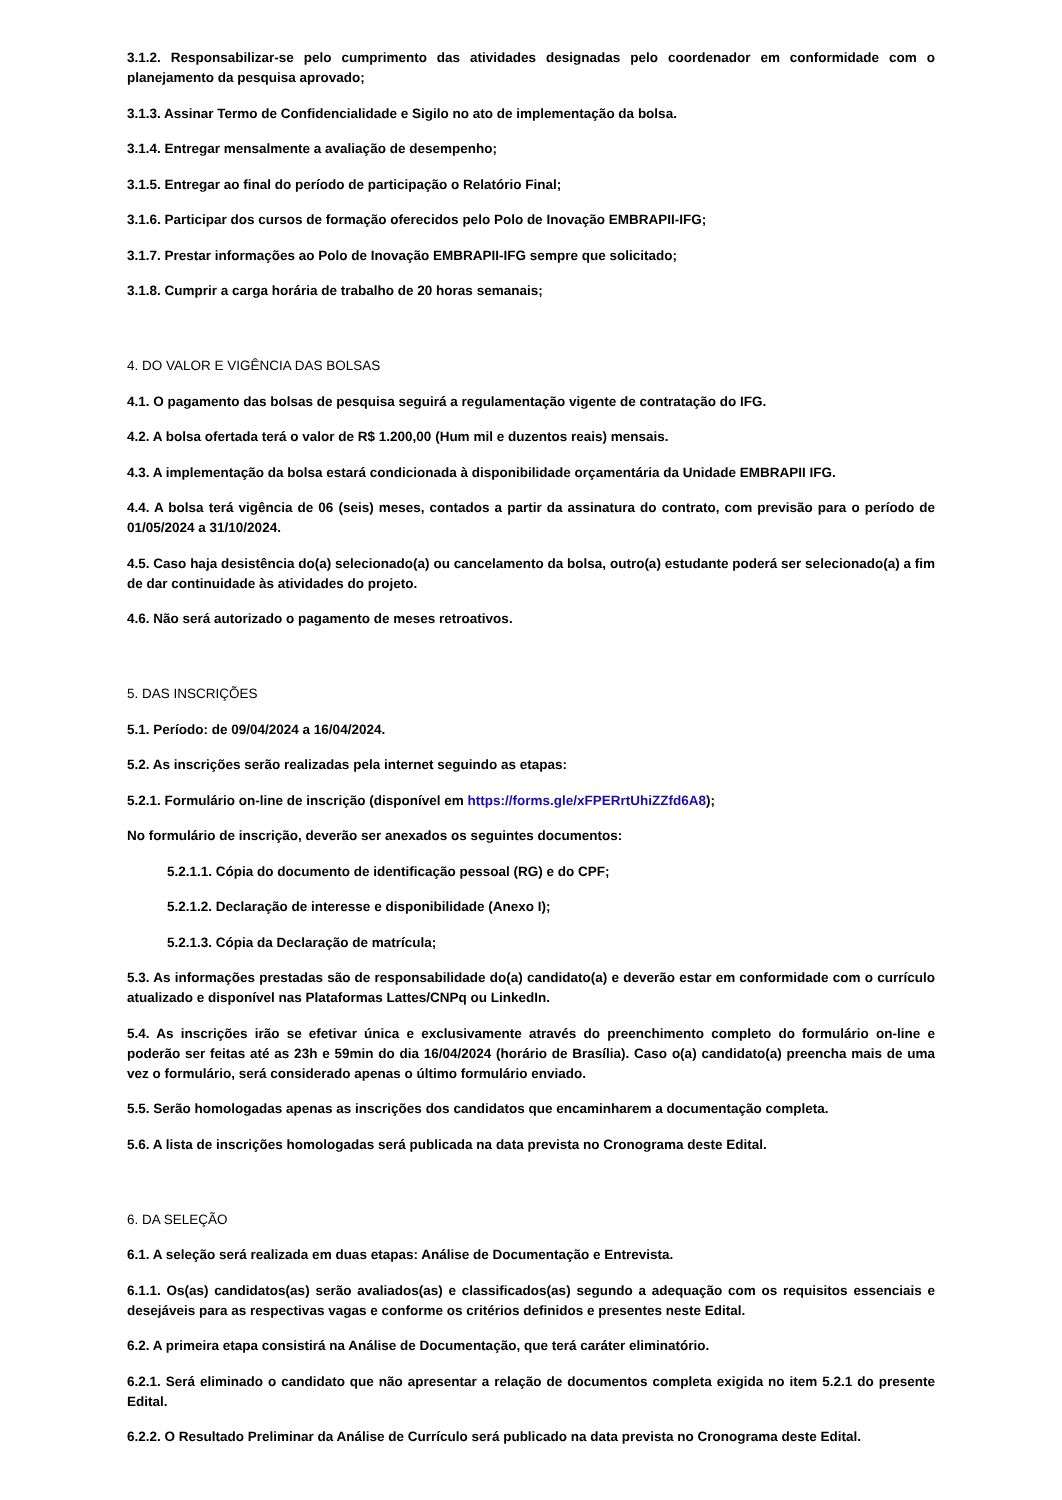3.1.2. Responsabilizar-se pelo cumprimento das atividades designadas pelo coordenador em conformidade com o planejamento da pesquisa aprovado;
3.1.3. Assinar Termo de Confidencialidade e Sigilo no ato de implementação da bolsa.
3.1.4. Entregar mensalmente a avaliação de desempenho;
3.1.5. Entregar ao final do período de participação o Relatório Final;
3.1.6. Participar dos cursos de formação oferecidos pelo Polo de Inovação EMBRAPII-IFG;
3.1.7. Prestar informações ao Polo de Inovação EMBRAPII-IFG sempre que solicitado;
3.1.8. Cumprir a carga horária de trabalho de 20 horas semanais;
4. DO VALOR E VIGÊNCIA DAS BOLSAS
4.1. O pagamento das bolsas de pesquisa seguirá a regulamentação vigente de contratação do IFG.
4.2. A bolsa ofertada terá o valor de R$ 1.200,00 (Hum mil e duzentos reais) mensais.
4.3. A implementação da bolsa estará condicionada à disponibilidade orçamentária da Unidade EMBRAPII IFG.
4.4. A bolsa terá vigência de 06 (seis) meses, contados a partir da assinatura do contrato, com previsão para o período de 01/05/2024 a 31/10/2024.
4.5. Caso haja desistência do(a) selecionado(a) ou cancelamento da bolsa, outro(a) estudante poderá ser selecionado(a) a fim de dar continuidade às atividades do projeto.
4.6. Não será autorizado o pagamento de meses retroativos.
5. DAS INSCRIÇÕES
5.1. Período: de 09/04/2024 a 16/04/2024.
5.2. As inscrições serão realizadas pela internet seguindo as etapas:
5.2.1. Formulário on-line de inscrição (disponível em https://forms.gle/xFPERrtUhiZZfd6A8);
No formulário de inscrição, deverão ser anexados os seguintes documentos:
5.2.1.1. Cópia do documento de identificação pessoal (RG) e do CPF;
5.2.1.2. Declaração de interesse e disponibilidade (Anexo I);
5.2.1.3. Cópia da Declaração de matrícula;
5.3. As informações prestadas são de responsabilidade do(a) candidato(a) e deverão estar em conformidade com o currículo atualizado e disponível nas Plataformas Lattes/CNPq ou LinkedIn.
5.4. As inscrições irão se efetivar única e exclusivamente através do preenchimento completo do formulário on-line e poderão ser feitas até as 23h e 59min do dia 16/04/2024 (horário de Brasília). Caso o(a) candidato(a) preencha mais de uma vez o formulário, será considerado apenas o último formulário enviado.
5.5. Serão homologadas apenas as inscrições dos candidatos que encaminharem a documentação completa.
5.6. A lista de inscrições homologadas será publicada na data prevista no Cronograma deste Edital.
6. DA SELEÇÃO
6.1. A seleção será realizada em duas etapas: Análise de Documentação e Entrevista.
6.1.1. Os(as) candidatos(as) serão avaliados(as) e classificados(as) segundo a adequação com os requisitos essenciais e desejáveis para as respectivas vagas e conforme os critérios definidos e presentes neste Edital.
6.2. A primeira etapa consistirá na Análise de Documentação, que terá caráter eliminatório.
6.2.1. Será eliminado o candidato que não apresentar a relação de documentos completa exigida no item 5.2.1 do presente Edital.
6.2.2. O Resultado Preliminar da Análise de Currículo será publicado na data prevista no Cronograma deste Edital.